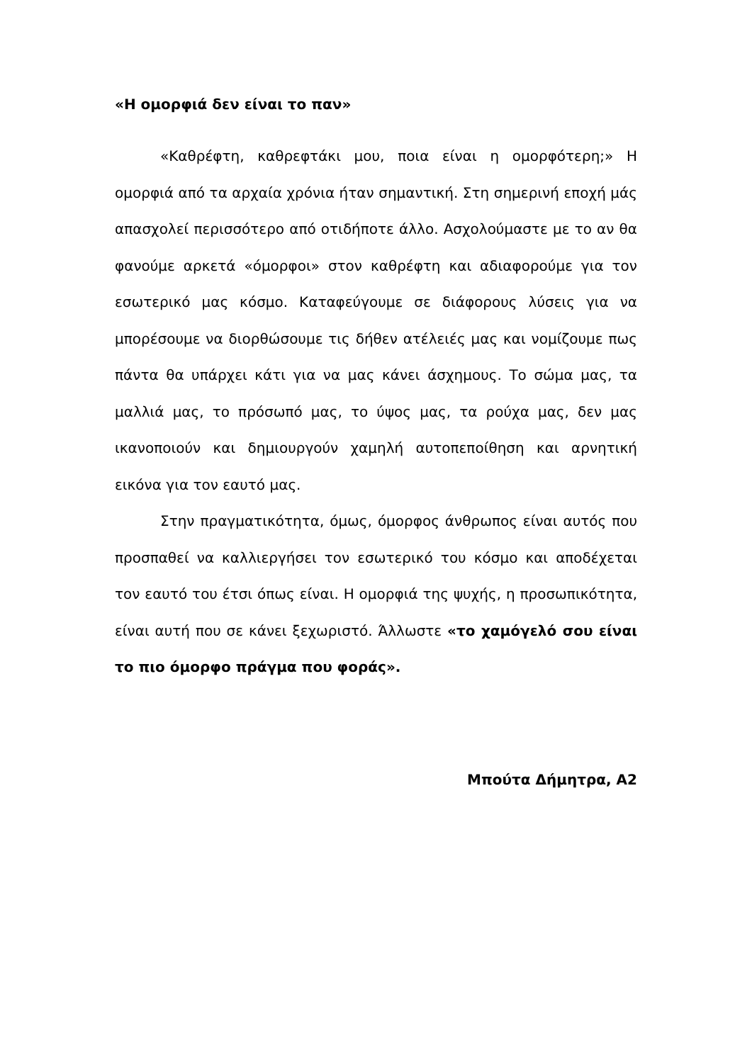«Η ομορφιά δεν είναι το παν»
«Καθρέφτη, καθρεφτάκι μου, ποια είναι η ομορφότερη;» Η ομορφιά από τα αρχαία χρόνια ήταν σημαντική. Στη σημερινή εποχή μάς απασχολεί περισσότερο από οτιδήποτε άλλο. Ασχολούμαστε με το αν θα φανούμε αρκετά «όμορφοι» στον καθρέφτη και αδιαφορούμε για τον εσωτερικό μας κόσμο. Καταφεύγουμε σε διάφορους λύσεις για να μπορέσουμε να διορθώσουμε τις δήθεν ατέλειές μας και νομίζουμε πως πάντα θα υπάρχει κάτι για να μας κάνει άσχημους. Το σώμα μας, τα μαλλιά μας, το πρόσωπό μας, το ύψος μας, τα ρούχα μας, δεν μας ικανοποιούν και δημιουργούν χαμηλή αυτοπεποίθηση και αρνητική εικόνα για τον εαυτό μας.
Στην πραγματικότητα, όμως, όμορφος άνθρωπος είναι αυτός που προσπαθεί να καλλιεργήσει τον εσωτερικό του κόσμο και αποδέχεται τον εαυτό του έτσι όπως είναι. Η ομορφιά της ψυχής, η προσωπικότητα, είναι αυτή που σε κάνει ξεχωριστό. Άλλωστε «το χαμόγελό σου είναι το πιο όμορφο πράγμα που φοράς».
Μπούτα Δήμητρα, Α2